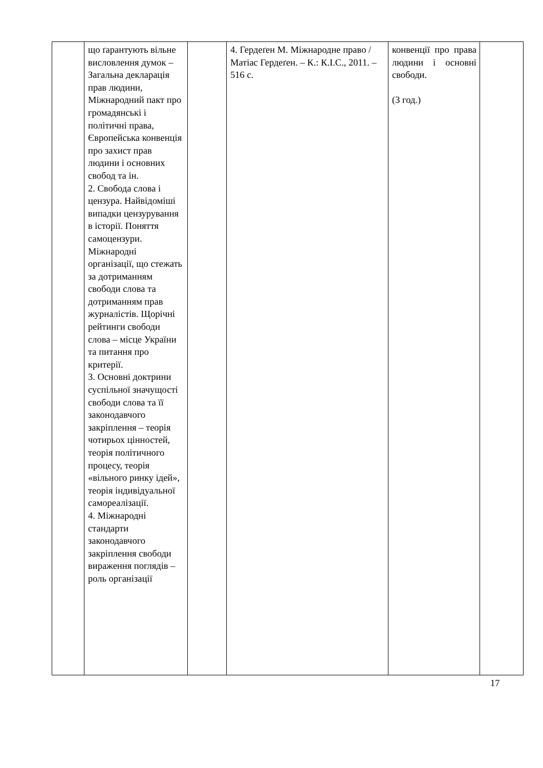| | що ґарантують вільне висловлення думок – Загальна декларація прав людини, Міжнародний пакт про громадянські і політичні права, Європейська конвенція про захист прав людини і основних свобод та ін. 2. Свобода слова і цензура. Найвідоміші випадки цензурування в історії. Поняття самоцензури. Міжнародні організації, що стежать за дотриманням свободи слова та дотриманням прав журналістів. Щорічні рейтинги свободи слова – місце України та питання про критерії. 3. Основні доктрини суспільної значущості свободи слова та її законодавчого закріплення – теорія чотирьох цінностей, теорія політичного процесу, теорія «вільного ринку ідей», теорія індивідуальної самореалізації. 4. Міжнародні стандарти законодавчого закріплення свободи вираження поглядів – роль організації | | 4. Гердеґен М. Міжнародне право / Матіас Гердеґен. – К.: К.І.С., 2011. – 516 с. | конвенції про права людини і основні свободи. (3 год.) | |
17